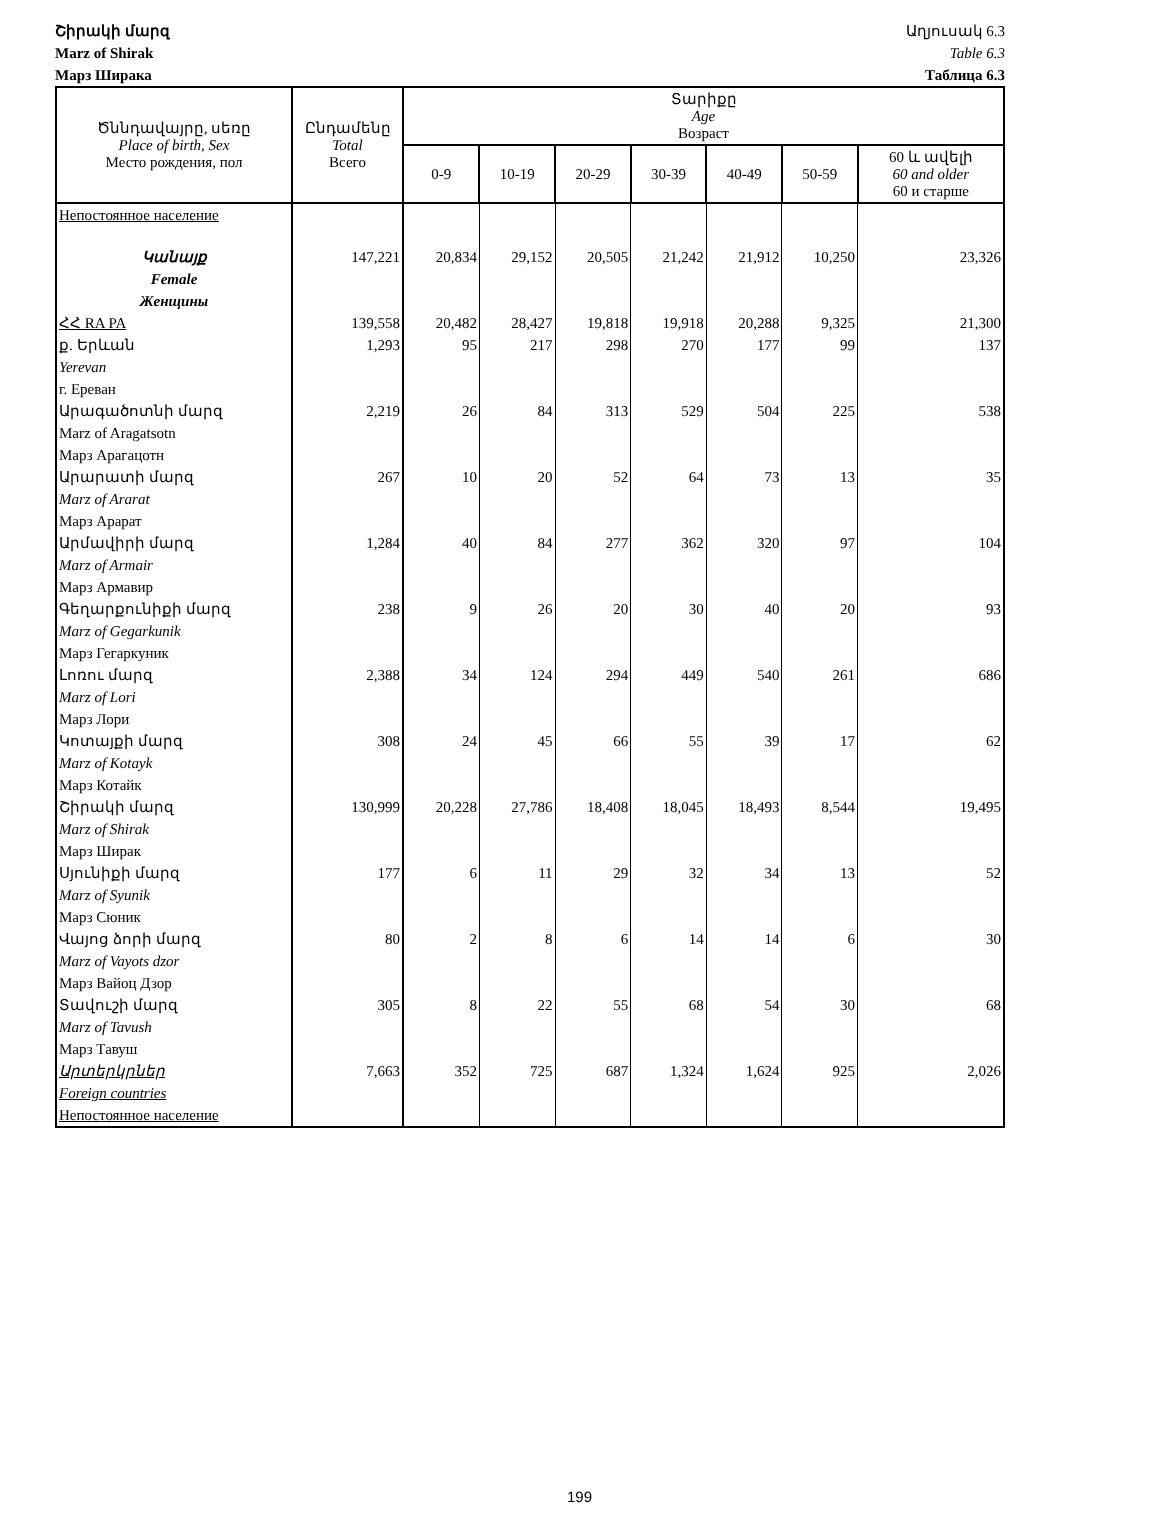Շիրակի մարզ
Marz of Shirak
Марз Ширака
Աղյուսակ 6.3
Table 6.3
Таблица 6.3
| Ծննդավայրը, սեռը Place of birth, Sex Место рождения, пол | Ընդամենը Total Всего | Տարիքը Age Возраст | | | | | | |
| --- | --- | --- | --- | --- | --- | --- | --- | --- |
| | | 0-9 | 10-19 | 20-29 | 30-39 | 40-49 | 50-59 | 60 և ավելի 60 and older 60 и старше |
| Непостоянное население | | | | | | | | |
| Կանայք Female Женщины | 147,221 | 20,834 | 29,152 | 20,505 | 21,242 | 21,912 | 10,250 | 23,326 |
| ՀՀ RA PA | 139,558 | 20,482 | 28,427 | 19,818 | 19,918 | 20,288 | 9,325 | 21,300 |
| ք. Երևան Yerevan г. Ереван | 1,293 | 95 | 217 | 298 | 270 | 177 | 99 | 137 |
| Արագածոտնի մարզ Marz of Aragatsotn Марз Арагацотн | 2,219 | 26 | 84 | 313 | 529 | 504 | 225 | 538 |
| Արարատի մարզ Marz of Ararat Марз Арарат | 267 | 10 | 20 | 52 | 64 | 73 | 13 | 35 |
| Արմավիրի մարզ Marz of Armair Марз Армавир | 1,284 | 40 | 84 | 277 | 362 | 320 | 97 | 104 |
| Գեղարքունիքի մարզ Marz of Gegarkunik Марз Гегаркуник | 238 | 9 | 26 | 20 | 30 | 40 | 20 | 93 |
| Լոռու մարզ Marz of Lori Марз Лори | 2,388 | 34 | 124 | 294 | 449 | 540 | 261 | 686 |
| Կոտայքի մարզ Marz of Kotayk Марз Котайк | 308 | 24 | 45 | 66 | 55 | 39 | 17 | 62 |
| Շիրակի մարզ Marz of Shirak Марз Ширак | 130,999 | 20,228 | 27,786 | 18,408 | 18,045 | 18,493 | 8,544 | 19,495 |
| Սյունիքի մարզ Marz of Syunik Марз Сюник | 177 | 6 | 11 | 29 | 32 | 34 | 13 | 52 |
| Վայոց ձորի մարզ Marz of Vayots dzor Марз Вайоц Дзор | 80 | 2 | 8 | 6 | 14 | 14 | 6 | 30 |
| Տավուշի մարզ Marz of Tavush Марз Тавуш | 305 | 8 | 22 | 55 | 68 | 54 | 30 | 68 |
| Արտերկրներ Foreign countries Непостоянное население | 7,663 | 352 | 725 | 687 | 1,324 | 1,624 | 925 | 2,026 |
199